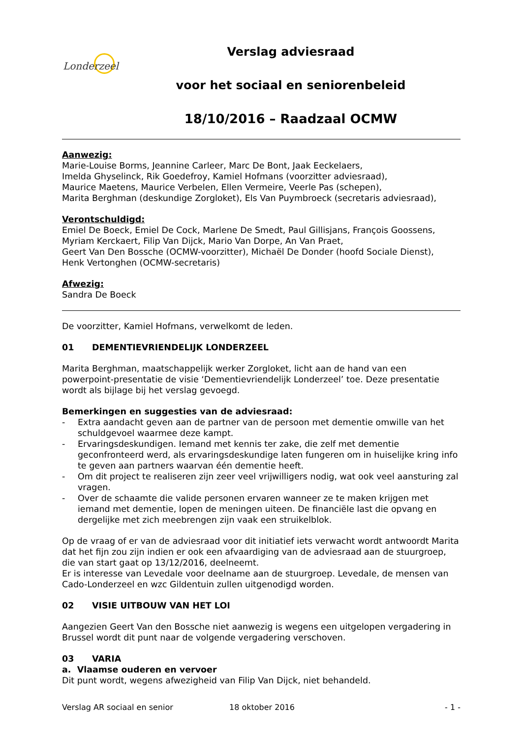Londerzeel
Verslag adviesraad
voor het sociaal en seniorenbeleid
18/10/2016 – Raadzaal OCMW
Aanwezig:
Marie-Louise Borms, Jeannine Carleer, Marc De Bont, Jaak Eeckelaers,
Imelda Ghyselinck, Rik Goedefroy, Kamiel Hofmans (voorzitter adviesraad),
Maurice Maetens, Maurice Verbelen, Ellen Vermeire, Veerle Pas (schepen),
Marita Berghman (deskundige Zorgloket), Els Van Puymbroeck (secretaris adviesraad),
Verontschuldigd:
Emiel De Boeck, Emiel De Cock, Marlene De Smedt, Paul Gillisjans, François Goossens,
Myriam Kerckaert, Filip Van Dijck, Mario Van Dorpe, An Van Praet,
Geert Van Den Bossche (OCMW-voorzitter), Michaël De Donder (hoofd Sociale Dienst),
Henk Vertonghen (OCMW-secretaris)
Afwezig:
Sandra De Boeck
De voorzitter, Kamiel Hofmans, verwelkomt de leden.
01 DEMENTIEVRIENDELIJK LONDERZEEL
Marita Berghman, maatschappelijk werker Zorgloket, licht aan de hand van een powerpoint-presentatie de visie ‘Dementievriendelijk Londerzeel’ toe. Deze presentatie wordt als bijlage bij het verslag gevoegd.
Bemerkingen en suggesties van de adviesraad:
- Extra aandacht geven aan de partner van de persoon met dementie omwille van het schuldgevoel waarmee deze kampt.
- Ervaringsdeskundigen. Iemand met kennis ter zake, die zelf met dementie geconfronteerd werd, als ervaringsdeskundige laten fungeren om in huiselijke kring info te geven aan partners waarvan één dementie heeft.
- Om dit project te realiseren zijn zeer veel vrijwilligers nodig, wat ook veel aansturing zal vragen.
- Over de schaamte die valide personen ervaren wanneer ze te maken krijgen met iemand met dementie, lopen de meningen uiteen. De financiële last die opvang en dergelijke met zich meebrengen zijn vaak een struikelblok.
Op de vraag of er van de adviesraad voor dit initiatief iets verwacht wordt antwoordt Marita dat het fijn zou zijn indien er ook een afvaardiging van de adviesraad aan de stuurgroep, die van start gaat op 13/12/2016, deelneemt.
Er is interesse van Levedale voor deelname aan de stuurgroep. Levedale, de mensen van Cado-Londerzeel en wzc Gildentuin zullen uitgenodigd worden.
02 VISIE UITBOUW VAN HET LOI
Aangezien Geert Van den Bossche niet aanwezig is wegens een uitgelopen vergadering in Brussel wordt dit punt naar de volgende vergadering verschoven.
03 VARIA
a. Vlaamse ouderen en vervoer
Dit punt wordt, wegens afwezigheid van Filip Van Dijck, niet behandeld.
Verslag AR sociaal en senior 18 oktober 2016 - 1 -